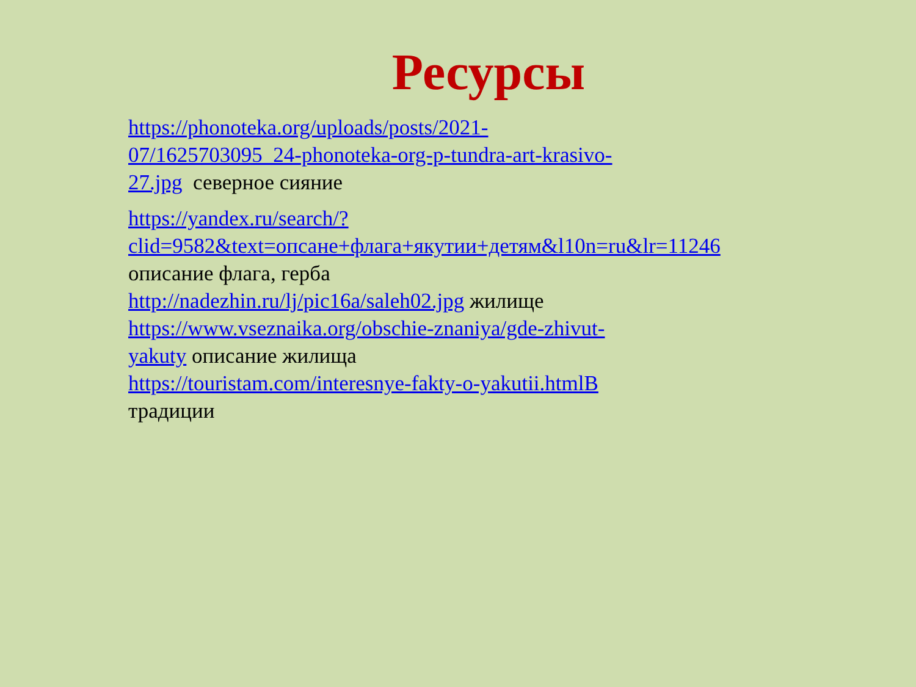Ресурсы
https://phonoteka.org/uploads/posts/2021-07/1625703095_24-phonoteka-org-p-tundra-art-krasivo-27.jpg северное сияние
https://yandex.ru/search/?clid=9582&text=опсане+флага+якутии+детям&l10n=ru&lr=11246 описание флага, герба
http://nadezhin.ru/lj/pic16a/saleh02.jpg жилище
https://www.vseznaika.org/obschie-znaniya/gde-zhivut-yakuty описание жилища
https://touristam.com/interesnye-fakty-o-yakutii.htmlВ традиции